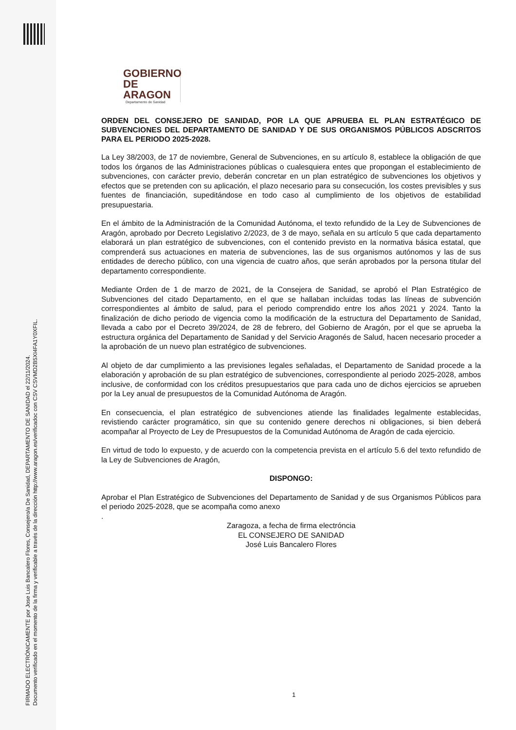FIRMADO ELECTRÓNICAMENTE por Jose Luis Bancalero Flores, Consejero/a De Sanidad, DEPARTAMENTO DE SANIDAD el 22/11/2024.
Documento verificado en el momento de la firma y verificable a través de la dirección http://www.aragon.es/verificadoc con CSV CSVMD2B5XI4FA1Y0XFIL.
GOBIERNO
DE ARAGON
Departamento de Sanidad
ORDEN DEL CONSEJERO DE SANIDAD, POR LA QUE APRUEBA EL PLAN ESTRATÉGICO DE SUBVENCIONES DEL DEPARTAMENTO DE SANIDAD Y DE SUS ORGANISMOS PÚBLICOS ADSCRITOS PARA EL PERIODO 2025-2028.
La Ley 38/2003, de 17 de noviembre, General de Subvenciones, en su artículo 8, establece la obligación de que todos los órganos de las Administraciones públicas o cualesquiera entes que propongan el establecimiento de subvenciones, con carácter previo, deberán concretar en un plan estratégico de subvenciones los objetivos y efectos que se pretenden con su aplicación, el plazo necesario para su consecución, los costes previsibles y sus fuentes de financiación, supeditándose en todo caso al cumplimiento de los objetivos de estabilidad presupuestaria.
En el ámbito de la Administración de la Comunidad Autónoma, el texto refundido de la Ley de Subvenciones de Aragón, aprobado por Decreto Legislativo 2/2023, de 3 de mayo, señala en su artículo 5 que cada departamento elaborará un plan estratégico de subvenciones, con el contenido previsto en la normativa básica estatal, que comprenderá sus actuaciones en materia de subvenciones, las de sus organismos autónomos y las de sus entidades de derecho público, con una vigencia de cuatro años, que serán aprobados por la persona titular del departamento correspondiente.
Mediante Orden de 1 de marzo de 2021, de la Consejera de Sanidad, se aprobó el Plan Estratégico de Subvenciones del citado Departamento, en el que se hallaban incluidas todas las líneas de subvención correspondientes al ámbito de salud, para el periodo comprendido entre los años 2021 y 2024. Tanto la finalización de dicho periodo de vigencia como la modificación de la estructura del Departamento de Sanidad, llevada a cabo por el Decreto 39/2024, de 28 de febrero, del Gobierno de Aragón, por el que se aprueba la estructura orgánica del Departamento de Sanidad y del Servicio Aragonés de Salud, hacen necesario proceder a la aprobación de un nuevo plan estratégico de subvenciones.
Al objeto de dar cumplimiento a las previsiones legales señaladas, el Departamento de Sanidad procede a la elaboración y aprobación de su plan estratégico de subvenciones, correspondiente al periodo 2025-2028, ambos inclusive, de conformidad con los créditos presupuestarios que para cada uno de dichos ejercicios se aprueben por la Ley anual de presupuestos de la Comunidad Autónoma de Aragón.
En consecuencia, el plan estratégico de subvenciones atiende las finalidades legalmente establecidas, revistiendo carácter programático, sin que su contenido genere derechos ni obligaciones, si bien deberá acompañar al Proyecto de Ley de Presupuestos de la Comunidad Autónoma de Aragón de cada ejercicio.
En virtud de todo lo expuesto, y de acuerdo con la competencia prevista en el artículo 5.6 del texto refundido de la Ley de Subvenciones de Aragón,
DISPONGO:
Aprobar el Plan Estratégico de Subvenciones del Departamento de Sanidad y de sus Organismos Públicos para el periodo 2025-2028, que se acompaña como anexo
.
Zaragoza, a fecha de firma electróncia
EL CONSEJERO DE SANIDAD
José Luis Bancalero Flores
1